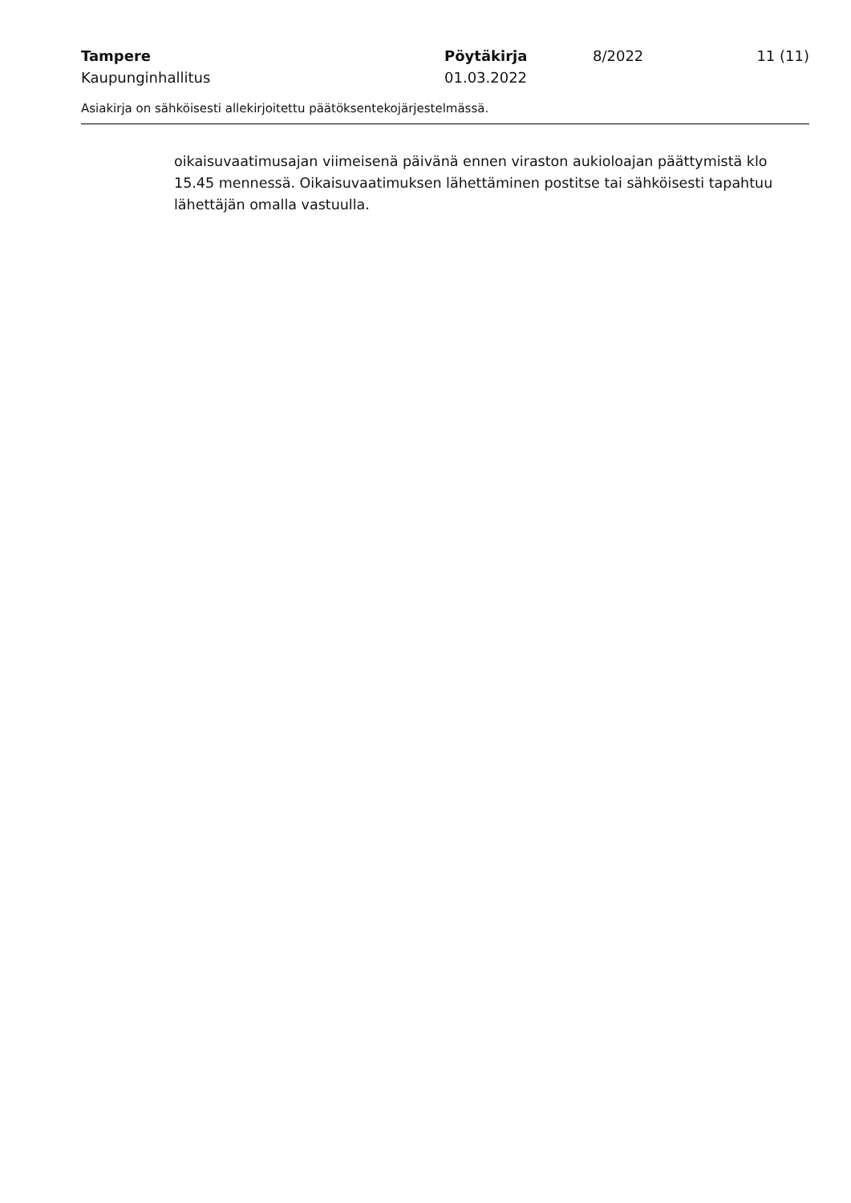Tampere Pöytäkirja 8/2022 11 (11)
Kaupunginhallitus 01.03.2022
Asiakirja on sähköisesti allekirjoitettu päätöksentekojärjestelmässä.
oikaisuvaatimusajan viimeisenä päivänä ennen viraston aukioloajan päättymistä klo 15.45 mennessä. Oikaisuvaatimuksen lähettäminen postitse tai sähköisesti tapahtuu lähettäjän omalla vastuulla.